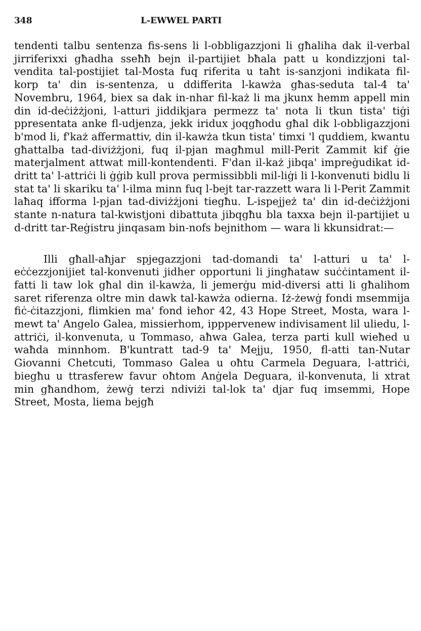348 L-EWWEL PARTI
tendenti talbu sentenza fis-sens li l-obbligazzjoni li għaliha dak il-verbal jirriferixxi għadha sseħħ bejn il-partijiet bħala patt u kondizzjoni tal-vendita tal-postijiet tal-Mosta fuq riferita u taħt is-sanzjoni indikata fil-korp ta' din is-sentenza, u ddifferita l-kawża għas-seduta tal-4 ta' Novembru, 1964, biex sa dak in-nhar fil-każ li ma jkunx hemm appell min din id-deċiżżjoni, l-atturi jiddikjara permezz ta' nota li tkun tista' tiġi ppresentata anke fl-udjenza, jekk iridux joqgħodu għal dik l-obbligazzjoni b'mod li, f'każ affermattiv, din il-kawża tkun tista' timxi 'l quddiem, kwantu għattalba tad-diviżżjoni, fuq il-pjan magħmul mill-Perit Zammit kif ġie materjalment attwat mill-kontendenti. F'dan il-każ jibqa' impreġudikat id-dritt ta' l-attriċi li ġġib kull prova permissibbli mil-liġi li l-konvenuti bidlu li stat ta' li skariku ta' l-ilma minn fuq l-bejt tar-razzett wara li l-Perit Zammit laħaq ifforma l-pjan tad-diviżżjoni tiegħu. L-ispejjeż ta' din id-deċiżżjoni stante n-natura tal-kwistjoni dibattuta jibqgħu bla taxxa bejn il-partijiet u d-dritt tar-Reġistru jinqasam bin-nofs bejnithom — wara li kkunsidrat:—
Illi għall-aħjar spjegazzjoni tad-domandi ta' l-atturi u ta' l-eċċezzjonijiet tal-konvenuti jidher opportuni li jingħataw suċċintament il-fatti li taw lok għal din il-kawża, li jemerġu mid-diversi atti li għalihom saret riferenza oltre min dawk tal-kawża odierna. Iż-żewġ fondi msemmija fiċ-ċitazzjoni, flimkien ma' fond ieħor 42, 43 Hope Street, Mosta, wara l-mewt ta' Angelo Galea, missierhom, ipppervenew indivisament lil uliedu, l-attriċi, il-konvenuta, u Tommaso, aħwa Galea, terza parti kull wieħed u waħda minnhom. B'kuntratt tad-9 ta' Mejju, 1950, fl-atti tan-Nutar Giovanni Chetcuti, Tommaso Galea u oħtu Carmela Deguara, l-attriċi, biegħu u ttrasferew favur oħtom Anġela Deguara, il-konvenuta, li xtrat min għandhom, żewġ terzi ndiviżi tal-lok ta' djar fuq imsemmi, Hope Street, Mosta, liema bejgħ